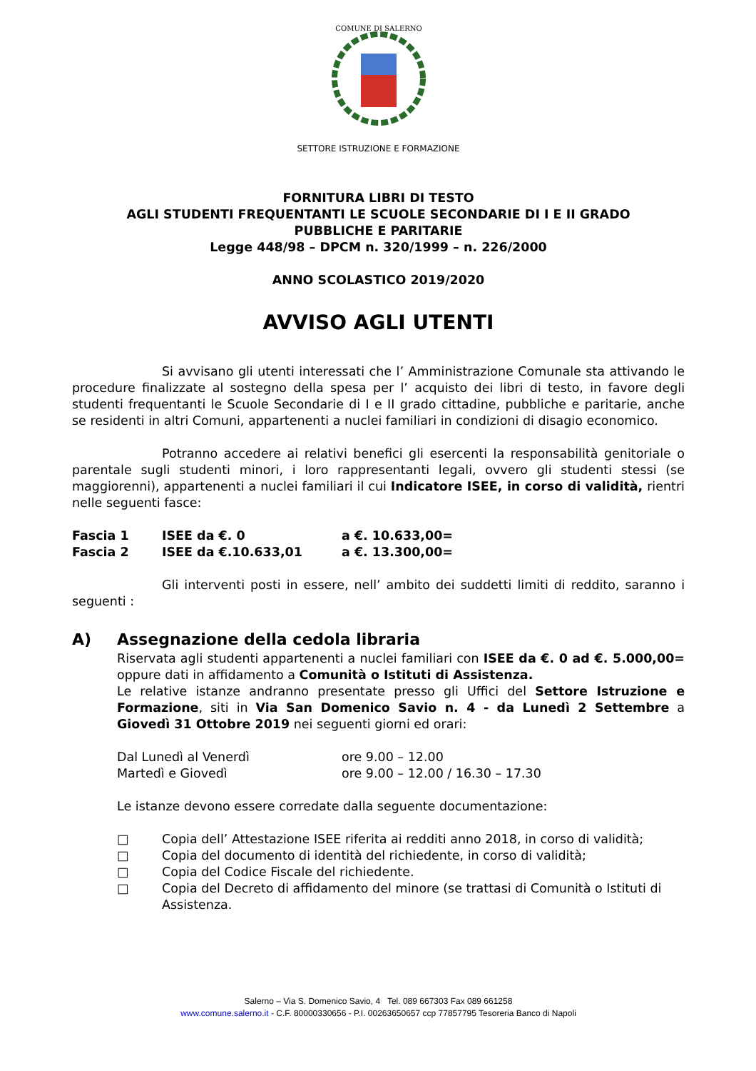COMUNE DI SALERNO
SETTORE ISTRUZIONE E FORMAZIONE
FORNITURA LIBRI DI TESTO
AGLI STUDENTI FREQUENTANTI LE SCUOLE SECONDARIE DI I E II GRADO
PUBBLICHE E PARITARIE
Legge 448/98 – DPCM n. 320/1999 – n. 226/2000
ANNO SCOLASTICO 2019/2020
AVVISO AGLI UTENTI
Si avvisano gli utenti interessati che l’ Amministrazione Comunale sta attivando le procedure finalizzate al sostegno della spesa per l’ acquisto dei libri di testo, in favore degli studenti frequentanti le Scuole Secondarie di I e II grado cittadine, pubbliche e paritarie, anche se residenti in altri Comuni, appartenenti a nuclei familiari in condizioni di disagio economico.
Potranno accedere ai relativi benefici gli esercenti la responsabilità genitoriale o parentale sugli studenti minori, i loro rappresentanti legali, ovvero gli studenti stessi (se maggiorenni), appartenenti a nuclei familiari il cui Indicatore ISEE, in corso di validità, rientri nelle seguenti fasce:
Fascia 1 ISEE da €. 0 a €. 10.633,00=
Fascia 2 ISEE da €.10.633,01 a €. 13.300,00=
Gli interventi posti in essere, nell’ ambito dei suddetti limiti di reddito, saranno i seguenti :
A) Assegnazione della cedola libraria
Riservata agli studenti appartenenti a nuclei familiari con ISEE da €. 0 ad €. 5.000,00= oppure dati in affidamento a Comunità o Istituti di Assistenza.
Le relative istanze andranno presentate presso gli Uffici del Settore Istruzione e Formazione, siti in Via San Domenico Savio n. 4 - da Lunedì 2 Settembre a Giovedì 31 Ottobre 2019 nei seguenti giorni ed orari:
Dal Lunedì al Venerdì ore 9.00 – 12.00
Martedì e Giovedì ore 9.00 – 12.00 / 16.30 – 17.30
Le istanze devono essere corredate dalla seguente documentazione:
□ Copia dell’ Attestazione ISEE riferita ai redditi anno 2018, in corso di validità;
□ Copia del documento di identità del richiedente, in corso di validità;
□ Copia del Codice Fiscale del richiedente.
□ Copia del Decreto di affidamento del minore (se trattasi di Comunità o Istituti di Assistenza.
Salerno – Via S. Domenico Savio, 4 Tel. 089 667303 Fax 089 661258
www.comune.salerno.it - C.F. 80000330656 - P.I. 00263650657 ccp 77857795 Tesoreria Banco di Napoli